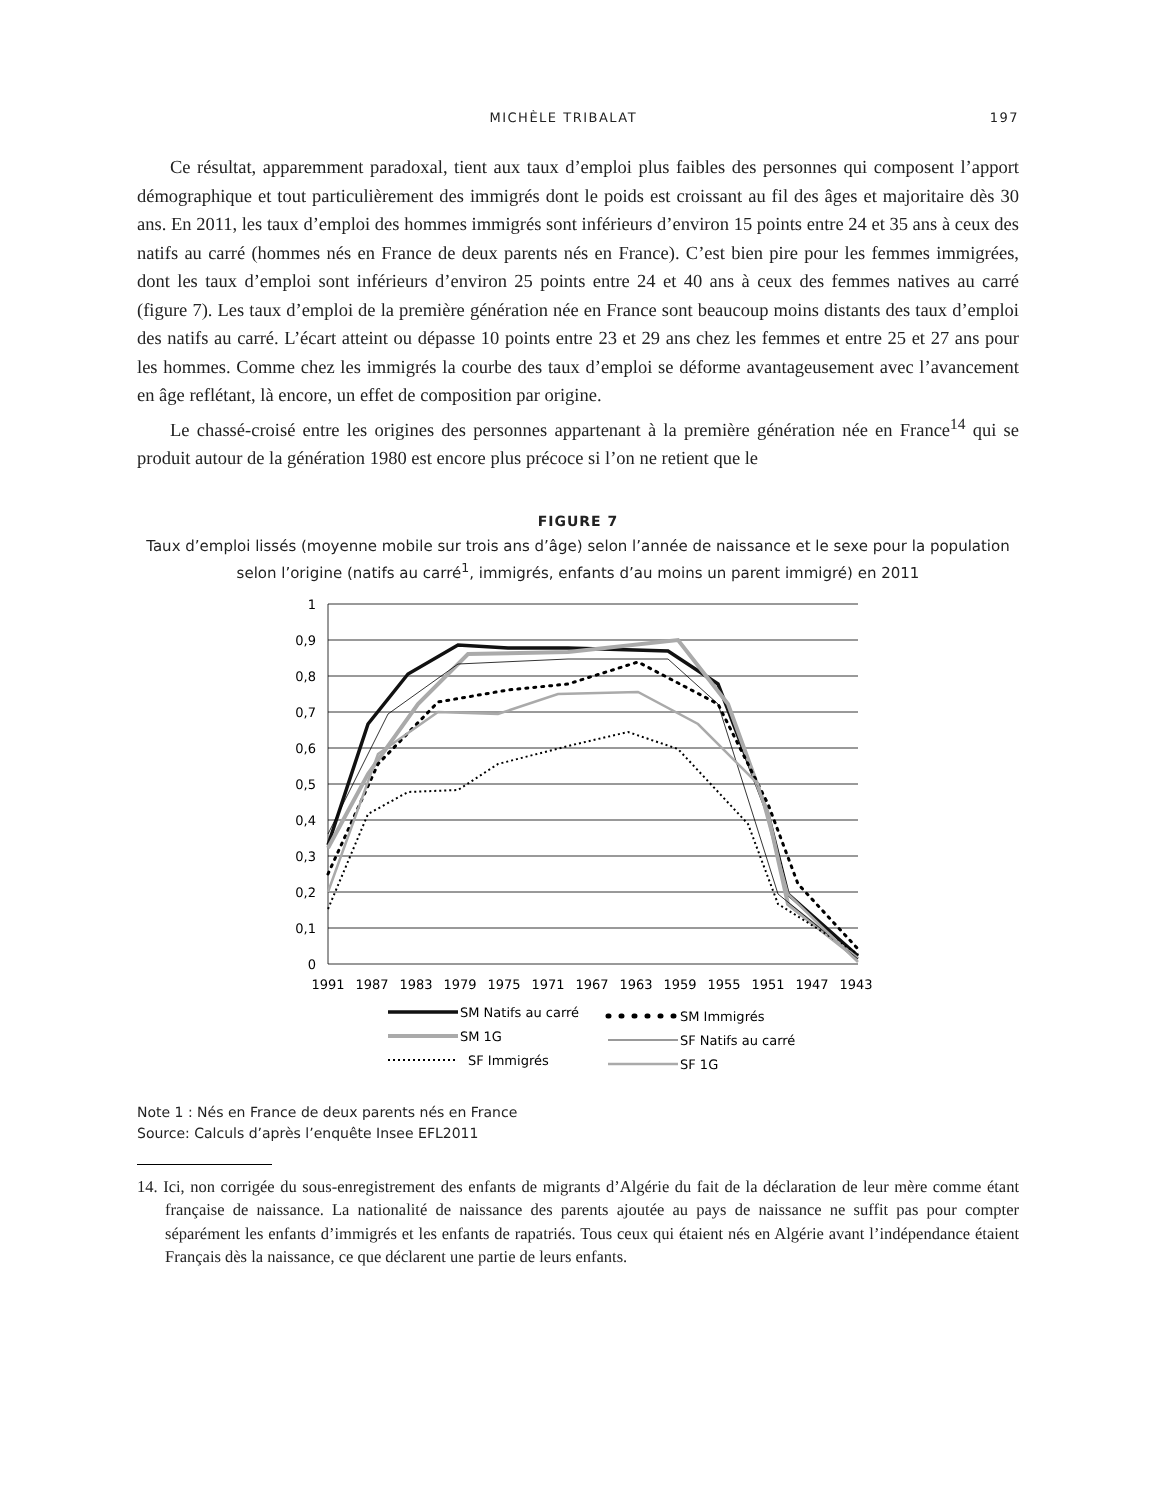MICHÈLE TRIBALAT 197
Ce résultat, apparemment paradoxal, tient aux taux d’emploi plus faibles des personnes qui composent l’apport démographique et tout particulièrement des immigrés dont le poids est croissant au fil des âges et majoritaire dès 30 ans. En 2011, les taux d’emploi des hommes immigrés sont inférieurs d’environ 15 points entre 24 et 35 ans à ceux des natifs au carré (hommes nés en France de deux parents nés en France). C’est bien pire pour les femmes immigrées, dont les taux d’emploi sont inférieurs d’environ 25 points entre 24 et 40 ans à ceux des femmes natives au carré (figure 7). Les taux d’emploi de la première génération née en France sont beaucoup moins distants des taux d’emploi des natifs au carré. L’écart atteint ou dépasse 10 points entre 23 et 29 ans chez les femmes et entre 25 et 27 ans pour les hommes. Comme chez les immigrés la courbe des taux d’emploi se déforme avantageusement avec l’avancement en âge reflétant, là encore, un effet de composition par origine.
Le chassé-croisé entre les origines des personnes appartenant à la première génération née en France<sup>14</sup> qui se produit autour de la génération 1980 est encore plus précoce si l’on ne retient que le
FIGURE 7
Taux d’emploi lissés (moyenne mobile sur trois ans d’âge) selon l’année de naissance et le sexe pour la population selon l’origine (natifs au carré<sup>1</sup>, immigrés, enfants d’au moins un parent immigré) en 2011
1
0,9
0,8
0,7
0,6
0,5
0,4
0,3
0,2
0,1
0
1991
1987
1983
1979
1975
1971
1967
1963
1959
1955
1951
1947
1943
SM Natifs au carré
SM Immigrés
SM 1G
SF Natifs au carré
SF Immigrés
SF 1G
Note 1 : Nés en France de deux parents nés en France
Source: Calculs d’après l’enquête Insee EFL2011
14. Ici, non corrigée du sous-enregistrement des enfants de migrants d’Algérie du fait de la déclaration de leur mère comme étant française de naissance. La nationalité de naissance des parents ajoutée au pays de naissance ne suffit pas pour compter séparément les enfants d’immigrés et les enfants de rapatriés. Tous ceux qui étaient nés en Algérie avant l’indépendance étaient Français dès la naissance, ce que déclarent une partie de leurs enfants.